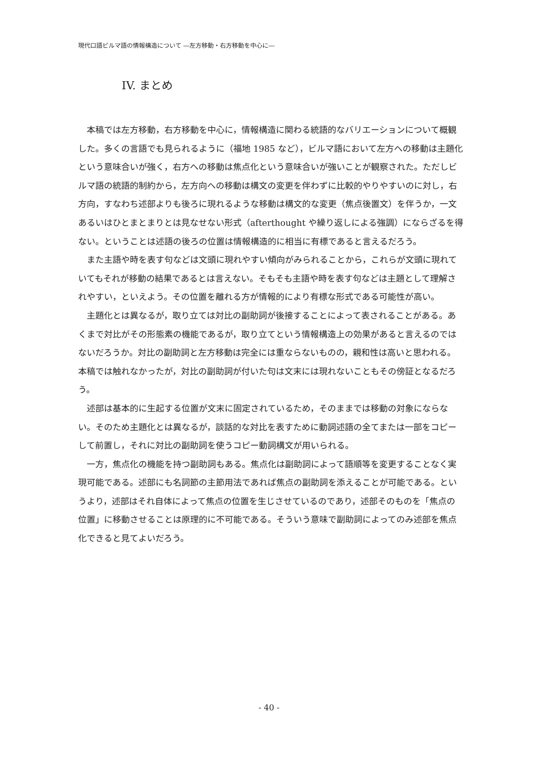現代口語ビルマ語の情報構造について ―左方移動・右方移動を中心に―
IV. まとめ
本稿では左方移動，右方移動を中心に，情報構造に関わる統語的なバリエーションについて概観した。多くの言語でも見られるように（福地 1985 など），ビルマ語において左方への移動は主題化という意味合いが強く，右方への移動は焦点化という意味合いが強いことが観察された。ただしビルマ語の統語的制約から，左方向への移動は構文の変更を伴わずに比較的やりやすいのに対し，右方向，すなわち述部よりも後ろに現れるような移動は構文的な変更（焦点後置文）を伴うか，一文あるいはひとまとまりとは見なせない形式（afterthought や繰り返しによる強調）にならざるを得ない。ということは述語の後ろの位置は情報構造的に相当に有標であると言えるだろう。
また主語や時を表す句などは文頭に現れやすい傾向がみられることから，これらが文頭に現れていてもそれが移動の結果であるとは言えない。そもそも主語や時を表す句などは主題として理解されやすい，といえよう。その位置を離れる方が情報的により有標な形式である可能性が高い。
主題化とは異なるが，取り立ては対比の副助詞が後接することによって表されることがある。あくまで対比がその形態素の機能であるが，取り立てという情報構造上の効果があると言えるのではないだろうか。対比の副助詞と左方移動は完全には重ならないものの，親和性は高いと思われる。本稿では触れなかったが，対比の副助詞が付いた句は文末には現れないこともその傍証となるだろう。
述部は基本的に生起する位置が文末に固定されているため，そのままでは移動の対象にならない。そのため主題化とは異なるが，談話的な対比を表すために動詞述語の全てまたは一部をコピーして前置し，それに対比の副助詞を使うコピー動詞構文が用いられる。
一方，焦点化の機能を持つ副助詞もある。焦点化は副助詞によって語順等を変更することなく実現可能である。述部にも名詞節の主節用法であれば焦点の副助詞を添えることが可能である。というより，述部はそれ自体によって焦点の位置を生じさせているのであり，述部そのものを「焦点の位置」に移動させることは原理的に不可能である。そういう意味で副助詞によってのみ述部を焦点化できると見てよいだろう。
- 40 -